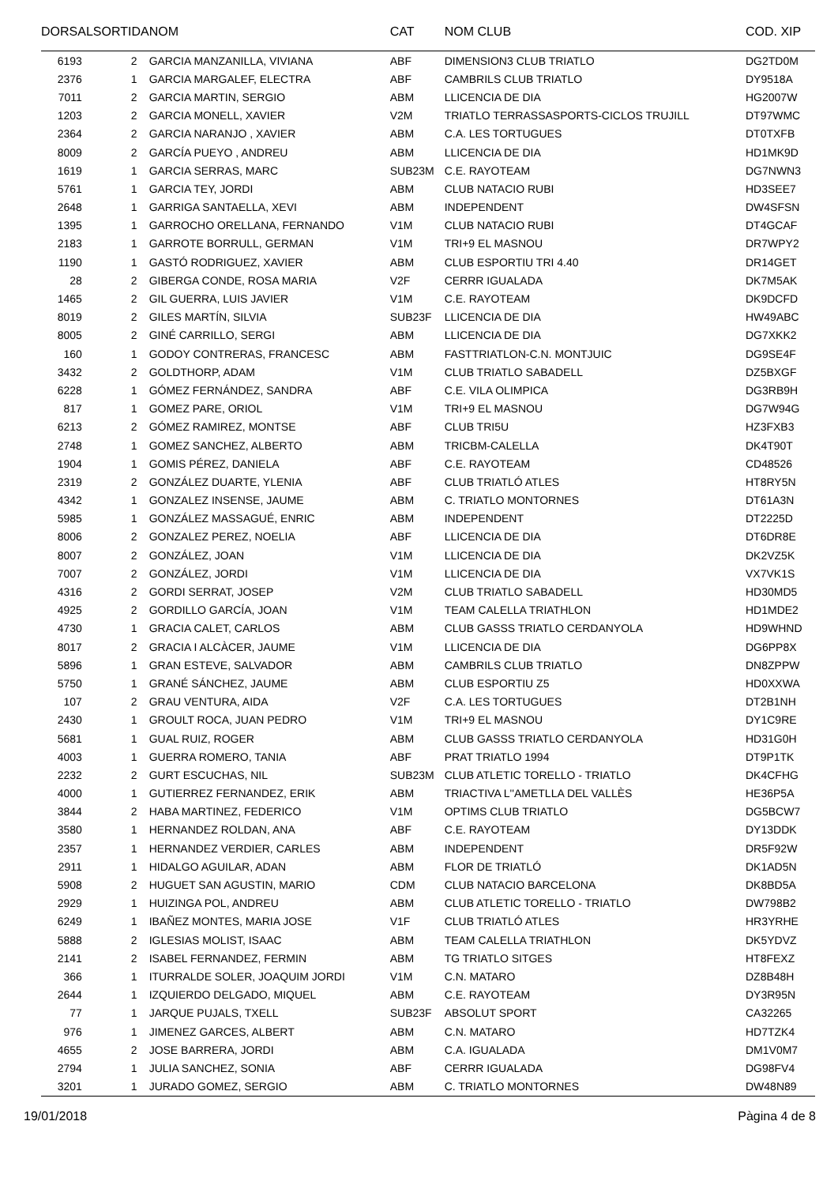| DORSAL | SORTIDA | NOM | CAT | NOM CLUB | COD. XIP |
| --- | --- | --- | --- | --- | --- |
| 6193 | 2 | GARCIA MANZANILLA, VIVIANA | ABF | DIMENSION3 CLUB TRIATLO | DG2TD0M |
| 2376 | 1 | GARCIA MARGALEF, ELECTRA | ABF | CAMBRILS CLUB TRIATLO | DY9518A |
| 7011 | 2 | GARCIA MARTIN, SERGIO | ABM | LLICENCIA DE DIA | HG2007W |
| 1203 | 2 | GARCIA MONELL, XAVIER | V2M | TRIATLO TERRASSASPORTS-CICLOS TRUJILL | DT97WMC |
| 2364 | 2 | GARCIA NARANJO , XAVIER | ABM | C.A. LES TORTUGUES | DT0TXFB |
| 8009 | 2 | GARCÍA PUEYO , ANDREU | ABM | LLICENCIA DE DIA | HD1MK9D |
| 1619 | 1 | GARCIA SERRAS, MARC | SUB23M | C.E. RAYOTEAM | DG7NWN3 |
| 5761 | 1 | GARCIA TEY, JORDI | ABM | CLUB NATACIO RUBI | HD3SEE7 |
| 2648 | 1 | GARRIGA SANTAELLA, XEVI | ABM | INDEPENDENT | DW4SFSN |
| 1395 | 1 | GARROCHO ORELLANA, FERNANDO | V1M | CLUB NATACIO RUBI | DT4GCAF |
| 2183 | 1 | GARROTE BORRULL, GERMAN | V1M | TRI+9 EL MASNOU | DR7WPY2 |
| 1190 | 1 | GASTÓ RODRIGUEZ, XAVIER | ABM | CLUB ESPORTIU TRI 4.40 | DR14GET |
| 28 | 2 | GIBERGA CONDE, ROSA MARIA | V2F | CERRR IGUALADA | DK7M5AK |
| 1465 | 2 | GIL GUERRA, LUIS JAVIER | V1M | C.E. RAYOTEAM | DK9DCFD |
| 8019 | 2 | GILES MARTÍN, SILVIA | SUB23F | LLICENCIA DE DIA | HW49ABC |
| 8005 | 2 | GINÉ CARRILLO, SERGI | ABM | LLICENCIA DE DIA | DG7XKK2 |
| 160 | 1 | GODOY CONTRERAS, FRANCESC | ABM | FASTTRIATLON-C.N. MONTJUIC | DG9SE4F |
| 3432 | 2 | GOLDTHORP, ADAM | V1M | CLUB TRIATLO SABADELL | DZ5BXGF |
| 6228 | 1 | GÓMEZ FERNÁNDEZ, SANDRA | ABF | C.E. VILA OLIMPICA | DG3RB9H |
| 817 | 1 | GOMEZ PARE, ORIOL | V1M | TRI+9 EL MASNOU | DG7W94G |
| 6213 | 2 | GÓMEZ RAMIREZ, MONTSE | ABF | CLUB TRI5U | HZ3FXB3 |
| 2748 | 1 | GOMEZ SANCHEZ, ALBERTO | ABM | TRICBM-CALELLA | DK4T90T |
| 1904 | 1 | GOMIS PÉREZ, DANIELA | ABF | C.E. RAYOTEAM | CD48526 |
| 2319 | 2 | GONZÁLEZ DUARTE, YLENIA | ABF | CLUB TRIATLÓ ATLES | HT8RY5N |
| 4342 | 1 | GONZALEZ INSENSE, JAUME | ABM | C. TRIATLO MONTORNES | DT61A3N |
| 5985 | 1 | GONZÁLEZ MASSAGUÉ, ENRIC | ABM | INDEPENDENT | DT2225D |
| 8006 | 2 | GONZALEZ PEREZ, NOELIA | ABF | LLICENCIA DE DIA | DT6DR8E |
| 8007 | 2 | GONZÁLEZ, JOAN | V1M | LLICENCIA DE DIA | DK2VZ5K |
| 7007 | 2 | GONZÁLEZ, JORDI | V1M | LLICENCIA DE DIA | VX7VK1S |
| 4316 | 2 | GORDI SERRAT, JOSEP | V2M | CLUB TRIATLO SABADELL | HD30MD5 |
| 4925 | 2 | GORDILLO GARCÍA, JOAN | V1M | TEAM CALELLA TRIATHLON | HD1MDE2 |
| 4730 | 1 | GRACIA CALET, CARLOS | ABM | CLUB GASSS TRIATLO CERDANYOLA | HD9WHND |
| 8017 | 2 | GRACIA I ALCÀCER, JAUME | V1M | LLICENCIA DE DIA | DG6PP8X |
| 5896 | 1 | GRAN ESTEVE, SALVADOR | ABM | CAMBRILS CLUB TRIATLO | DN8ZPPW |
| 5750 | 1 | GRANÉ SÁNCHEZ, JAUME | ABM | CLUB ESPORTIU Z5 | HD0XXWA |
| 107 | 2 | GRAU VENTURA, AIDA | V2F | C.A. LES TORTUGUES | DT2B1NH |
| 2430 | 1 | GROULT ROCA, JUAN PEDRO | V1M | TRI+9 EL MASNOU | DY1C9RE |
| 5681 | 1 | GUAL RUIZ, ROGER | ABM | CLUB GASSS TRIATLO CERDANYOLA | HD31G0H |
| 4003 | 1 | GUERRA ROMERO, TANIA | ABF | PRAT TRIATLO 1994 | DT9P1TK |
| 2232 | 2 | GURT ESCUCHAS, NIL | SUB23M | CLUB ATLETIC TORELLO - TRIATLO | DK4CFHG |
| 4000 | 1 | GUTIERREZ FERNANDEZ, ERIK | ABM | TRIACTIVA L''AMETLLA DEL VALLÈS | HE36P5A |
| 3844 | 2 | HABA MARTINEZ, FEDERICO | V1M | OPTIMS CLUB TRIATLO | DG5BCW7 |
| 3580 | 1 | HERNANDEZ ROLDAN, ANA | ABF | C.E. RAYOTEAM | DY13DDK |
| 2357 | 1 | HERNANDEZ VERDIER, CARLES | ABM | INDEPENDENT | DR5F92W |
| 2911 | 1 | HIDALGO AGUILAR, ADAN | ABM | FLOR DE TRIATLÓ | DK1AD5N |
| 5908 | 2 | HUGUET SAN AGUSTIN, MARIO | CDM | CLUB NATACIO BARCELONA | DK8BD5A |
| 2929 | 1 | HUIZINGA POL, ANDREU | ABM | CLUB ATLETIC TORELLO - TRIATLO | DW798B2 |
| 6249 | 1 | IBAÑEZ MONTES, MARIA JOSE | V1F | CLUB TRIATLÓ ATLES | HR3YRHE |
| 5888 | 2 | IGLESIAS MOLIST, ISAAC | ABM | TEAM CALELLA TRIATHLON | DK5YDVZ |
| 2141 | 2 | ISABEL FERNANDEZ, FERMIN | ABM | TG TRIATLO SITGES | HT8FEXZ |
| 366 | 1 | ITURRALDE SOLER, JOAQUIM JORDI | V1M | C.N. MATARO | DZ8B48H |
| 2644 | 1 | IZQUIERDO DELGADO, MIQUEL | ABM | C.E. RAYOTEAM | DY3R95N |
| 77 | 1 | JARQUE PUJALS, TXELL | SUB23F | ABSOLUT SPORT | CA32265 |
| 976 | 1 | JIMENEZ GARCES, ALBERT | ABM | C.N. MATARO | HD7TZK4 |
| 4655 | 2 | JOSE BARRERA, JORDI | ABM | C.A. IGUALADA | DM1V0M7 |
| 2794 | 1 | JULIA SANCHEZ, SONIA | ABF | CERRR IGUALADA | DG98FV4 |
| 3201 | 1 | JURADO GOMEZ, SERGIO | ABM | C. TRIATLO MONTORNES | DW48N89 |
19/01/2018 Pàgina 4 de 8